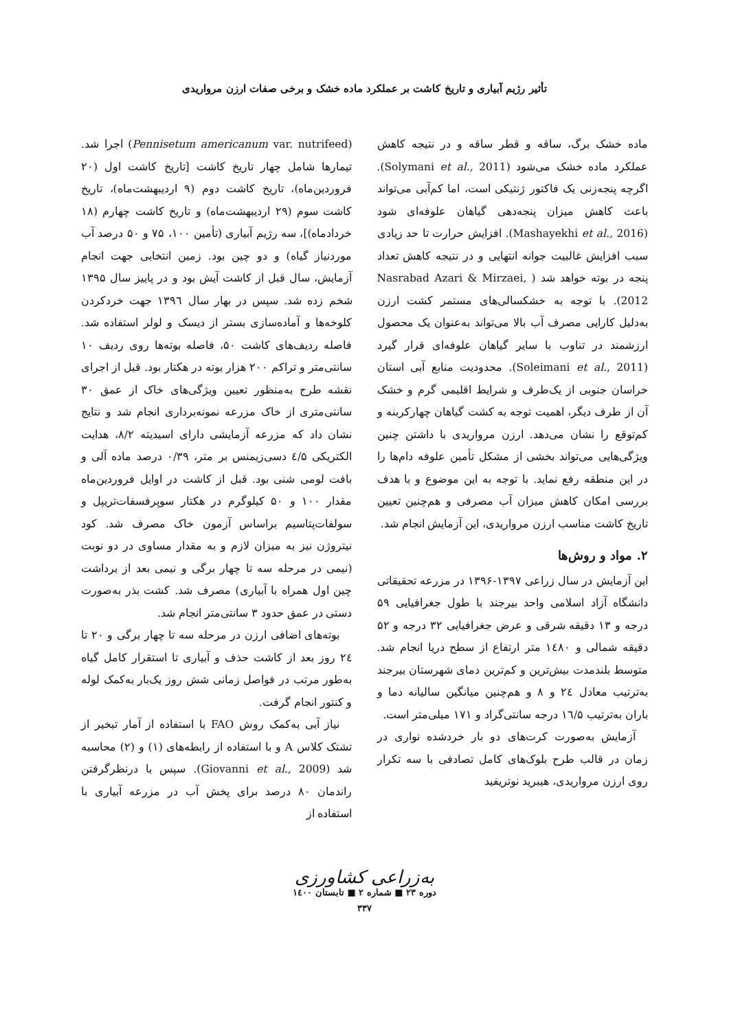تأثیر رژیم آبیاری و تاریخ کاشت بر عملکرد ماده خشک و برخی صفات ارزن مرواریدی
ماده خشک برگ، ساقه و قطر ساقه و در نتیجه کاهش عملکرد ماده خشک می‌شود (Solymani et al., 2011). اگرچه پنجه‌زنی یک فاکتور ژنتیکی است، اما کم‌آبی می‌تواند باعث کاهش میزان پنجه‌دهی گیاهان علوفه‌ای شود (Mashayekhi et al., 2016). افزایش حرارت تا حد زیادی سبب افزایش غالبیت جوانه انتهایی و در نتیجه کاهش تعداد پنجه در بوته خواهد شد ( Nasrabad Azari & Mirzaei, 2012). با توجه به خشکسالی‌های مستمر کشت ارزن به‌دلیل کارایی مصرف آب بالا می‌تواند به‌عنوان یک محصول ارزشمند در تناوب با سایر گیاهان علوفه‌ای قرار گیرد (Soleimani et al., 2011). محدودیت منابع آبی استان خراسان جنوبی از یک‌طرف و شرایط اقلیمی گرم و خشک آن از طرف دیگر، اهمیت توجه به کشت گیاهان چهارکربنه و کم‌توقع را نشان می‌دهد. ارزن مرواریدی با داشتن چنین ویژگی‌هایی می‌تواند بخشی از مشکل تأمین علوفه دام‌ها را در این منطقه رفع نماید. با توجه به این موضوع و با هدف بررسی امکان کاهش میزان آب مصرفی و هم‌چنین تعیین تاریخ کاشت مناسب ارزن مرواریدی، این آزمایش انجام شد.
۲. مواد و روش‌ها
این آزمایش در سال زراعی ۱۳۹۷-۱۳۹۶ در مزرعه تحقیقاتی دانشگاه آزاد اسلامی واحد بیرجند با طول جغرافیایی ۵۹ درجه و ۱۳ دقیقه شرقی و عرض جغرافیایی ۳۲ درجه و ۵۲ دقیقه شمالی و ۱٤۸۰ متر ارتفاع از سطح دریا انجام شد. متوسط بلندمدت بیش‌ترین و کم‌ترین دمای شهرستان بیرجند به‌ترتیب معادل ۲٤ و ۸ و هم‌چنین میانگین سالیانه دما و باران به‌ترتیب ۱٦/۵ درجه سانتی‌گراد و ۱۷۱ میلی‌متر است.
آزمایش به‌صورت کرت‌های دو بار خردشده نواری در زمان در قالب طرح بلوک‌های کامل تصادفی با سه تکرار روی ارزن مرواریدی، هیبرید نوتریفید
(Pennisetum americanum var. nutrifeed) اجرا شد. تیمارها شامل چهار تاریخ کاشت [تاریخ کاشت اول (۲۰ فروردین‌ماه)، تاریخ کاشت دوم (۹ اردیبهشت‌ماه)، تاریخ کاشت سوم (۲۹ اردیبهشت‌ماه) و تاریخ کاشت چهارم (۱۸ خردادماه)]، سه رژیم آبیاری (تأمین ۱۰۰، ۷۵ و ۵۰ درصد آب موردنیاز گیاه) و دو چین بود. زمین انتخابی جهت انجام آزمایش، سال قبل از کاشت آیش بود و در پاییز سال ۱۳۹۵ شخم زده شد. سپس در بهار سال ۱۳۹٦ جهت خردکردن کلوخه‌ها و آماده‌سازی بستر از دیسک و لولر استفاده شد. فاصله ردیف‌های کاشت ۵۰، فاصله بوته‌ها روی ردیف ۱۰ سانتی‌متر و تراکم ۲۰۰ هزار بوته در هکتار بود. قبل از اجرای نقشه طرح به‌منظور تعیین ویژگی‌های خاک از عمق ۳۰ سانتی‌متری از خاک مزرعه نمونه‌برداری انجام شد و نتایج نشان داد که مزرعه آزمایشی دارای اسیدیته ۸/۲، هدایت الکتریکی ٤/۵ دسی‌زیمنس بر متر، ۰/۳۹ درصد ماده آلی و بافت لومی شنی بود. قبل از کاشت در اوایل فروردین‌ماه مقدار ۱۰۰ و ۵۰ کیلوگرم در هکتار سوپرفسفات‌تریپل و سولفات‌پتاسیم براساس آزمون خاک مصرف شد. کود نیتروژن نیز به میزان لازم و به مقدار مساوی در دو نوبت (نیمی در مرحله سه تا چهار برگی و نیمی بعد از برداشت چین اول همراه با آبیاری) مصرف شد. کشت بذر به‌صورت دستی در عمق حدود ۳ سانتی‌متر انجام شد.
بوته‌های اضافی ارزن در مرحله سه تا چهار برگی و ۲۰ تا ۲٤ روز بعد از کاشت حذف و آبیاری تا استقرار کامل گیاه به‌طور مرتب در فواصل زمانی شش روز یک‌بار به‌کمک لوله و کنتور انجام گرفت.
نیاز آبی به‌کمک روش FAO با استفاده از آمار تبخیر از تشتک کلاس A و با استفاده از رابطه‌های (۱) و (۲) محاسبه شد (Giovanni et al., 2009). سپس با درنظرگرفتن راندمان ۸۰ درصد برای پخش آب در مزرعه آبیاری با استفاده از
به‌زراعی کشاورزی
دوره ۲۳ ■ شماره ۲ ■ تابستان ۱٤۰۰
۳۳۷